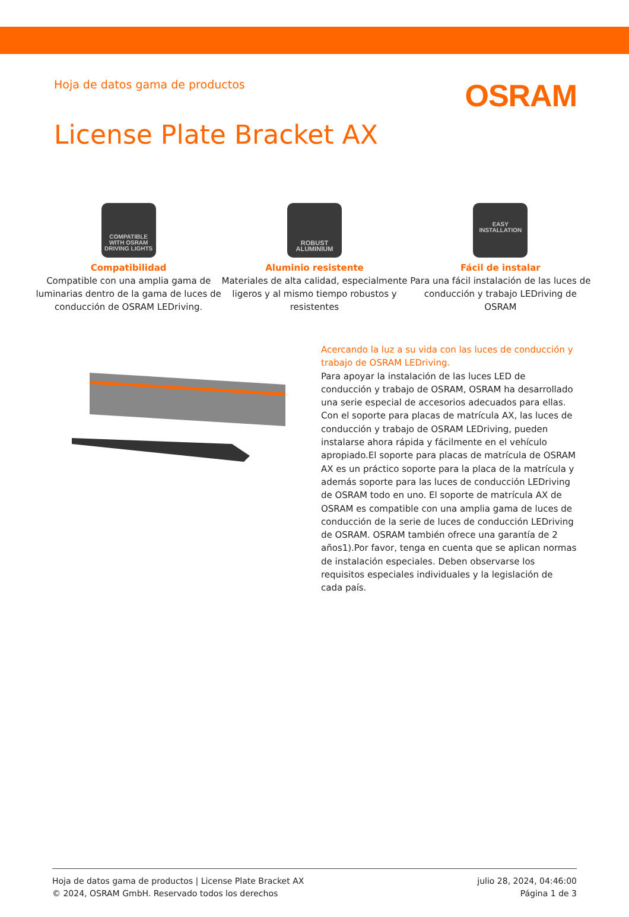Hoja de datos gama de productos
OSRAM
License Plate Bracket AX
COMPATIBLE
WITH OSRAM
DRIVING LIGHTS
Compatibilidad
Compatible con una amplia gama de luminarias dentro de la gama de luces de conducción de OSRAM LEDriving.
ROBUST
ALUMINIUM
Aluminio resistente
Materiales de alta calidad, especialmente ligeros y al mismo tiempo robustos y resistentes
EASY
INSTALLATION
Fácil de instalar
Para una fácil instalación de las luces de conducción y trabajo LEDriving de OSRAM
Acercando la luz a su vida con las luces de conducción y trabajo de OSRAM LEDriving.
Para apoyar la instalación de las luces LED de conducción y trabajo de OSRAM, OSRAM ha desarrollado una serie especial de accesorios adecuados para ellas. Con el soporte para placas de matrícula AX, las luces de conducción y trabajo de OSRAM LEDriving, pueden instalarse ahora rápida y fácilmente en el vehículo apropiado.El soporte para placas de matrícula de OSRAM AX es un práctico soporte para la placa de la matrícula y además soporte para las luces de conducción LEDriving de OSRAM todo en uno. El soporte de matrícula AX de OSRAM es compatible con una amplia gama de luces de conducción de la serie de luces de conducción LEDriving de OSRAM. OSRAM también ofrece una garantía de 2 años1).Por favor, tenga en cuenta que se aplican normas de instalación especiales. Deben observarse los requisitos especiales individuales y la legislación de cada país.
Hoja de datos gama de productos | License Plate Bracket AX
© 2024, OSRAM GmbH. Reservado todos los derechos
julio 28, 2024, 04:46:00
Página 1 de 3